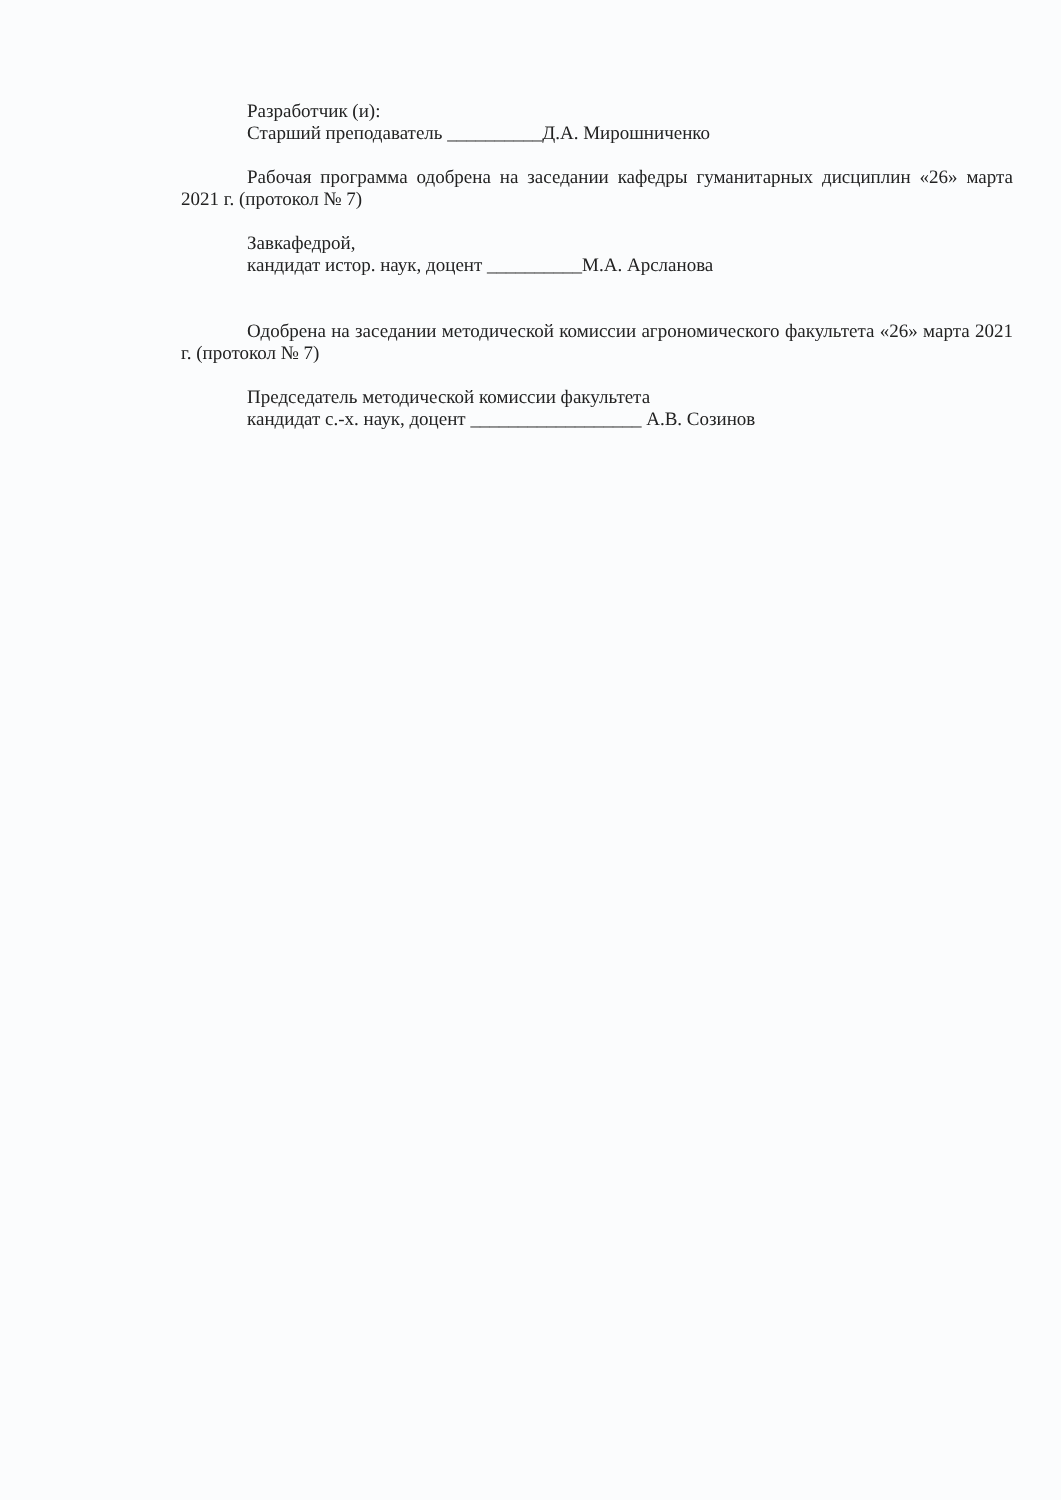Разработчик (и):
Старший преподаватель __________Д.А. Мирошниченко
Рабочая программа одобрена на заседании кафедры гуманитарных дисциплин «26» марта 2021 г. (протокол № 7)
Завкафедрой,
кандидат истор. наук, доцент __________М.А. Арсланова
Одобрена на заседании методической комиссии агрономического факультета «26» марта 2021 г. (протокол № 7)
Председатель методической комиссии факультета
кандидат с.-х. наук, доцент __________________ А.В. Созинов